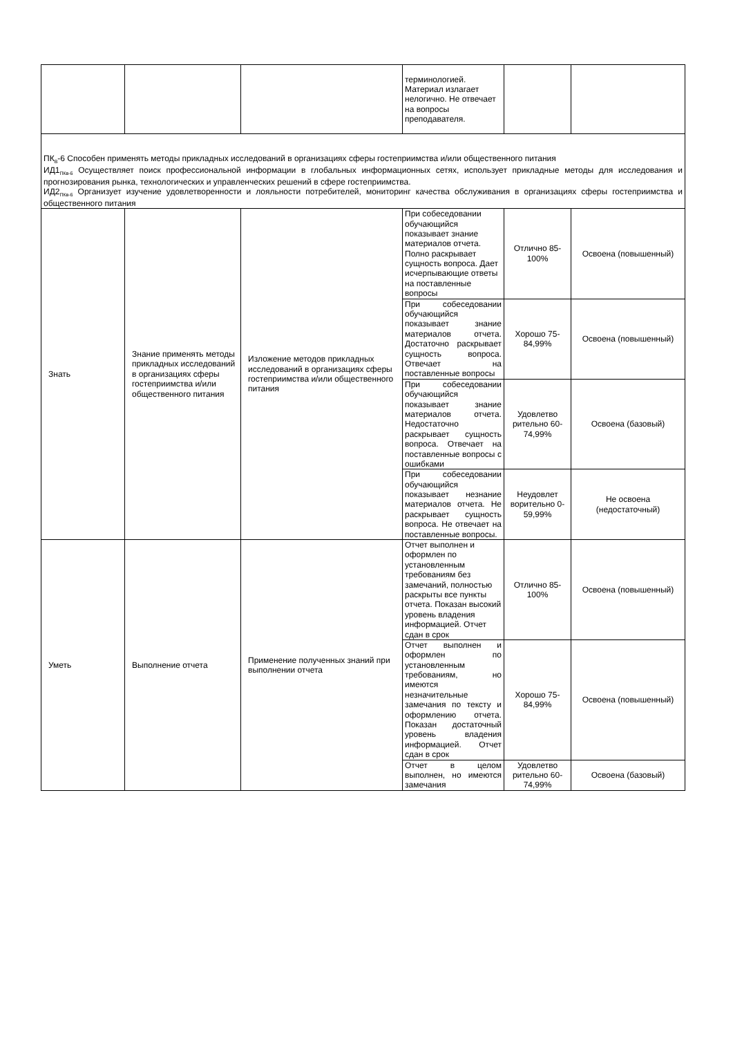| | | | терминологией. Материал излагает нелогично. Не отвечает на вопросы преподавателя. | | |
| ПК<sub>В</sub>-6 Способен применять методы прикладных исследований в организациях сферы гостеприимства и/или общественного питания ИД1<sub>ПКв-6</sub> Осуществляет поиск профессиональной информации в глобальных информационных сетях, использует прикладные методы для исследования и прогнозирования рынка, технологических и управленческих решений в сфере гостеприимства. ИД2<sub>ПКв-6</sub> Организует изучение удовлетворенности и лояльности потребителей, мониторинг качества обслуживания в организациях сферы гостеприимства и общественного питания | | | | | |
| Знать | Знание применять методы прикладных исследований в организациях сферы гостеприимства и/или общественного питания | Изложение методов прикладных исследований в организациях сферы гостеприимства и/или общественного питания | При собеседовании обучающийся показывает знание материалов отчета. Полно раскрывает сущность вопроса. Дает исчерпывающие ответы на поставленные вопросы | Отлично 85-100% | Освоена (повышенный) |
| | | | При собеседовании обучающийся показывает знание материалов отчета. Достаточно раскрывает сущность вопроса. Отвечает на поставленные вопросы | Хорошо 75-84,99% | Освоена (повышенный) |
| | | | При собеседовании обучающийся показывает знание материалов отчета. Недостаточно раскрывает сущность вопроса. Отвечает на поставленные вопросы с ошибками | Удовлетво рительно 60-74,99% | Освоена (базовый) |
| | | | При собеседовании обучающийся показывает незнание материалов отчета. Не раскрывает сущность вопроса. Не отвечает на поставленные вопросы. | Неудовлет ворительно 0-59,99% | Не освоена (недостаточный) |
| Уметь | Выполнение отчета | Применение полученных знаний при выполнении отчета | Отчет выполнен и оформлен по установленным требованиям без замечаний, полностью раскрыты все пункты отчета. Показан высокий уровень владения информацией. Отчет сдан в срок | Отлично 85-100% | Освоена (повышенный) |
| | | | Отчет выполнен и оформлен по установленным требованиям, но имеются незначительные замечания по тексту и оформлению отчета. Показан достаточный уровень владения информацией. Отчет сдан в срок | Хорошо 75-84,99% | Освоена (повышенный) |
| | | | Отчет в целом выполнен, но имеются замечания | Удовлетво рительно 60-74,99% | Освоена (базовый) |